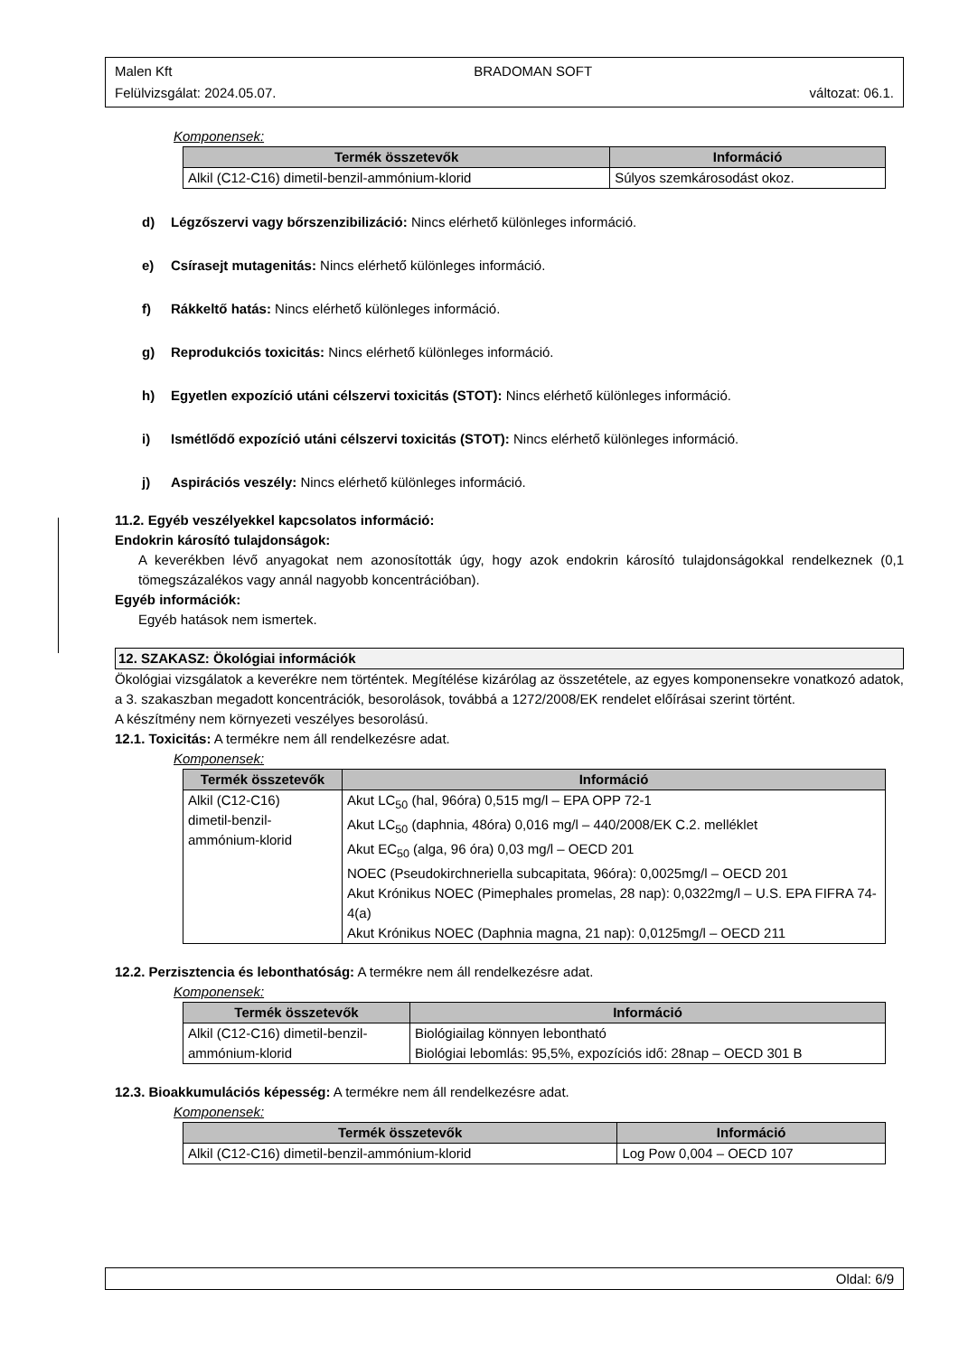Malen Kft BRADOMAN SOFT
Felülvizsgálat: 2024.05.07. változat: 06.1.
Komponensek:
| Termék összetevők | Információ |
| --- | --- |
| Alkil (C12-C16) dimetil-benzil-ammónium-klorid | Súlyos szemkárosodást okoz. |
d) Légzőszervi vagy bőrszenzibilizáció: Nincs elérhető különleges információ.
e) Csírasejt mutagenitás: Nincs elérhető különleges információ.
f) Rákkeltő hatás: Nincs elérhető különleges információ.
g) Reprodukciós toxicitás: Nincs elérhető különleges információ.
h) Egyetlen expozíció utáni célszervi toxicitás (STOT): Nincs elérhető különleges információ.
i) Ismétlődő expozíció utáni célszervi toxicitás (STOT): Nincs elérhető különleges információ.
j) Aspirációs veszély: Nincs elérhető különleges információ.
11.2. Egyéb veszélyekkel kapcsolatos információ:
Endokrin károsító tulajdonságok:
A keverékben lévő anyagokat nem azonosították úgy, hogy azok endokrin károsító tulajdonságokkal rendelkeznek (0,1 tömegszázalékos vagy annál nagyobb koncentrációban).
Egyéb információk:
Egyéb hatások nem ismertek.
12. SZAKASZ: Ökológiai információk
Ökológiai vizsgálatok a keverékre nem történtek. Megítélése kizárólag az összetétele, az egyes komponensekre vonatkozó adatok, a 3. szakaszban megadott koncentrációk, besorolások, továbbá a 1272/2008/EK rendelet előírásai szerint történt.
A készítmény nem környezeti veszélyes besorolású.
12.1. Toxicitás: A termékre nem áll rendelkezésre adat.
Komponensek:
| Termék összetevők | Információ |
| --- | --- |
| Alkil (C12-C16) dimetil-benzil- ammónium-klorid | Akut LC<sub>50</sub> (hal, 96óra) 0,515 mg/l – EPA OPP 72-1 Akut LC<sub>50</sub> (daphnia, 48óra) 0,016 mg/l – 440/2008/EK C.2. melléklet Akut EC<sub>50</sub> (alga, 96 óra) 0,03 mg/l – OECD 201 NOEC (Pseudokirchneriella subcapitata, 96óra): 0,0025mg/l – OECD 201 Akut Krónikus NOEC (Pimephales promelas, 28 nap): 0,0322mg/l – U.S. EPA FIFRA 74-4(a) Akut Krónikus NOEC (Daphnia magna, 21 nap): 0,0125mg/l – OECD 211 |
12.2. Perzisztencia és lebonthatóság: A termékre nem áll rendelkezésre adat.
Komponensek:
| Termék összetevők | Információ |
| --- | --- |
| Alkil (C12-C16) dimetil-benzil-ammónium-klorid | Biológiailag könnyen lebontható Biológiai lebomlás: 95,5%, expozíciós idő: 28nap – OECD 301 B |
12.3. Bioakkumulációs képesség: A termékre nem áll rendelkezésre adat.
Komponensek:
| Termék összetevők | Információ |
| --- | --- |
| Alkil (C12-C16) dimetil-benzil-ammónium-klorid | Log Pow 0,004 – OECD 107 |
Oldal: 6/9